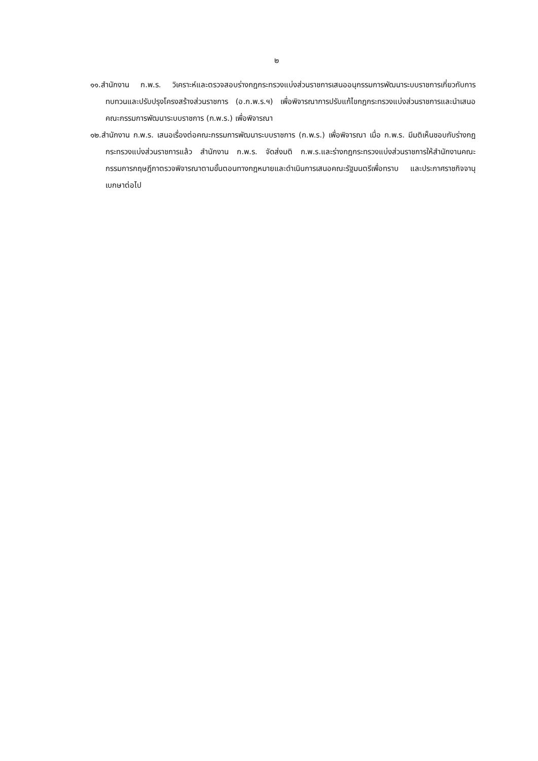๒
๑๑.สำนักงาน ก.พ.ร. วิเคราะห์และตรวจสอบร่างกฎกระทรวงแบ่งส่วนราชการเสนออนุกรรมการพัฒนาระบบราชการเกี่ยวกับการทบทวนและปรับปรุงโครงสร้างส่วนราชการ (อ.ก.พ.ร.ฯ) เพื่อพิจารณาการปรับแก้ไขกฎกระทรวงแบ่งส่วนราชการและนำเสนอคณะกรรมการพัฒนาระบบราชการ (ก.พ.ร.) เพื่อพิจารณา
๑๒.สำนักงาน ก.พ.ร. เสนอเรื่องต่อคณะกรรมการพัฒนาระบบราชการ (ก.พ.ร.) เพื่อพิจารณา เมื่อ ก.พ.ร. มีมติเห็นชอบกับร่างกฎกระทรวงแบ่งส่วนราชการแล้ว สำนักงาน ก.พ.ร. จัดส่งมติ ก.พ.ร.และร่างกฎกระทรวงแบ่งส่วนราชการให้สำนักงานคณะกรรมการกฤษฎีกาตรวจพิจารณาตามขั้นตอนทางกฎหมายและดำเนินการเสนอคณะรัฐมนตรีเพื่อทราบ และประกาศราชกิจจานุเบกษาต่อไป